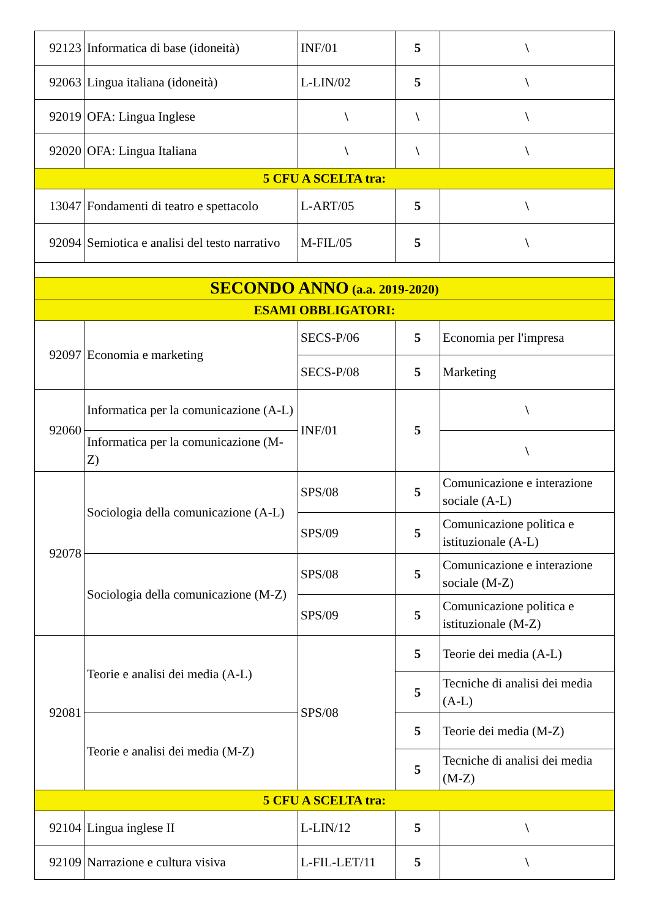| 92123 | Informatica di base (idoneità) | INF/01 | 5 | \ |
| 92063 | Lingua italiana (idoneità) | L-LIN/02 | 5 | \ |
| 92019 | OFA: Lingua Inglese | \ | \ | \ |
| 92020 | OFA: Lingua Italiana | \ | \ | \ |
| 5 CFU A SCELTA tra: | | | | |
| 13047 | Fondamenti di teatro e spettacolo | L-ART/05 | 5 | \ |
| 92094 | Semiotica e analisi del testo narrativo | M-FIL/05 | 5 | \ |
| SECONDO ANNO (a.a. 2019-2020) | | | | |
| ESAMI OBBLIGATORI: | | | | |
| 92097 | Economia e marketing | SECS-P/06 | 5 | Economia per l'impresa |
| | | SECS-P/08 | 5 | Marketing |
| 92060 | Informatica per la comunicazione (A-L) | INF/01 | 5 | \ |
| | Informatica per la comunicazione (M-Z) | | | \ |
| 92078 | Sociologia della comunicazione (A-L) | SPS/08 | 5 | Comunicazione e interazione sociale (A-L) |
| | | SPS/09 | 5 | Comunicazione politica e istituzionale (A-L) |
| | Sociologia della comunicazione (M-Z) | SPS/08 | 5 | Comunicazione e interazione sociale (M-Z) |
| | | SPS/09 | 5 | Comunicazione politica e istituzionale (M-Z) |
| 92081 | Teorie e analisi dei media (A-L) | SPS/08 | 5 | Teorie dei media (A-L) |
| | | | 5 | Tecniche di analisi dei media (A-L) |
| | Teorie e analisi dei media (M-Z) | | 5 | Teorie dei media (M-Z) |
| | | | 5 | Tecniche di analisi dei media (M-Z) |
| 5 CFU A SCELTA tra: | | | | |
| 92104 | Lingua inglese II | L-LIN/12 | 5 | \ |
| 92109 | Narrazione e cultura visiva | L-FIL-LET/11 | 5 | \ |